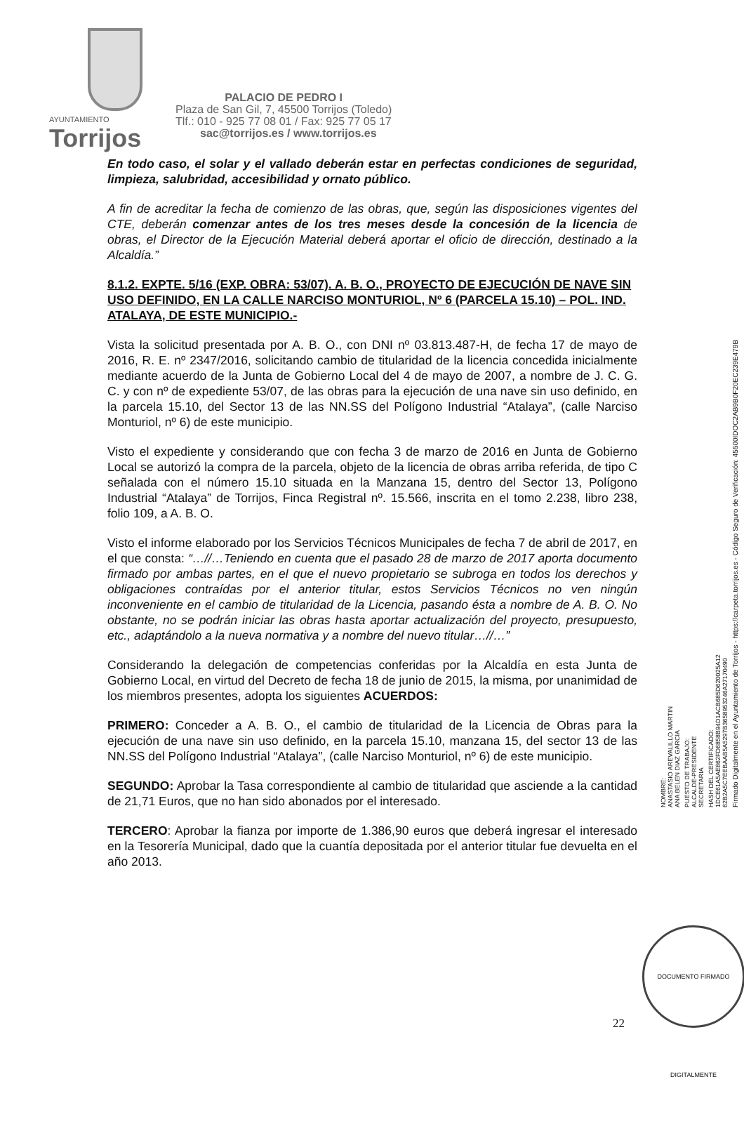AYUNTAMIENTO
Torrijos
PALACIO DE PEDRO I
Plaza de San Gil, 7, 45500 Torrijos (Toledo)
Tlf.: 010 - 925 77 08 01 / Fax: 925 77 05 17
sac@torrijos.es / www.torrijos.es
En todo caso, el solar y el vallado deberán estar en perfectas condiciones de seguridad, limpieza, salubridad, accesibilidad y ornato público.
A fin de acreditar la fecha de comienzo de las obras, que, según las disposiciones vigentes del CTE, deberán comenzar antes de los tres meses desde la concesión de la licencia de obras, el Director de la Ejecución Material deberá aportar el oficio de dirección, destinado a la Alcaldía.”
8.1.2. EXPTE. 5/16 (EXP. OBRA: 53/07). A. B. O., PROYECTO DE EJECUCIÓN DE NAVE SIN USO DEFINIDO, EN LA CALLE NARCISO MONTURIOL, Nº 6 (PARCELA 15.10) – POL. IND. ATALAYA, DE ESTE MUNICIPIO.-
Vista la solicitud presentada por A. B. O., con DNI nº 03.813.487-H, de fecha 17 de mayo de 2016, R. E. nº 2347/2016, solicitando cambio de titularidad de la licencia concedida inicialmente mediante acuerdo de la Junta de Gobierno Local del 4 de mayo de 2007, a nombre de J. C. G. C. y con nº de expediente 53/07, de las obras para la ejecución de una nave sin uso definido, en la parcela 15.10, del Sector 13 de las NN.SS del Polígono Industrial “Atalaya”, (calle Narciso Monturiol, nº 6) de este municipio.
Visto el expediente y considerando que con fecha 3 de marzo de 2016 en Junta de Gobierno Local se autorizó la compra de la parcela, objeto de la licencia de obras arriba referida, de tipo C señalada con el número 15.10 situada en la Manzana 15, dentro del Sector 13, Polígono Industrial “Atalaya” de Torrijos, Finca Registral nº. 15.566, inscrita en el tomo 2.238, libro 238, folio 109, a A. B. O.
Visto el informe elaborado por los Servicios Técnicos Municipales de fecha 7 de abril de 2017, en el que consta: “…//…Teniendo en cuenta que el pasado 28 de marzo de 2017 aporta documento firmado por ambas partes, en el que el nuevo propietario se subroga en todos los derechos y obligaciones contraídas por el anterior titular, estos Servicios Técnicos no ven ningún inconveniente en el cambio de titularidad de la Licencia, pasando ésta a nombre de A. B. O. No obstante, no se podrán iniciar las obras hasta aportar actualización del proyecto, presupuesto, etc., adaptándolo a la nueva normativa y a nombre del nuevo titular…//…”
Considerando la delegación de competencias conferidas por la Alcaldía en esta Junta de Gobierno Local, en virtud del Decreto de fecha 18 de junio de 2015, la misma, por unanimidad de los miembros presentes, adopta los siguientes ACUERDOS:
PRIMERO: Conceder a A. B. O., el cambio de titularidad de la Licencia de Obras para la ejecución de una nave sin uso definido, en la parcela 15.10, manzana 15, del sector 13 de las NN.SS del Polígono Industrial “Atalaya”, (calle Narciso Monturiol, nº 6) de este municipio.
SEGUNDO: Aprobar la Tasa correspondiente al cambio de titularidad que asciende a la cantidad de 21,71 Euros, que no han sido abonados por el interesado.
TERCERO: Aprobar la fianza por importe de 1.386,90 euros que deberá ingresar el interesado en la Tesorería Municipal, dado que la cuantía depositada por el anterior titular fue devuelta en el año 2013.
NOMBRE:
ANASTASIO AREVALILLO MARTIN
ANA BELEN DIAZ GARCIA
PUESTO DE TRABAJO:
ALCALDE-PRESIDENTE
SECRETARIA
HASH DEL CERTIFICADO:
1DCE61A5AE862FD6858B94D1ACB685D620025A12
62B2A5C7EEBAAB5A5297B3658953246A27170490
Firmado Digitalmente en el Ayuntamiento de Torrijos - https://carpeta.torrijos.es - Código Seguro de Verificación: 45500IDOC2AB9B0F20EC239E479B
22
DOCUMENTO FIRMADO DIGITALMENTE